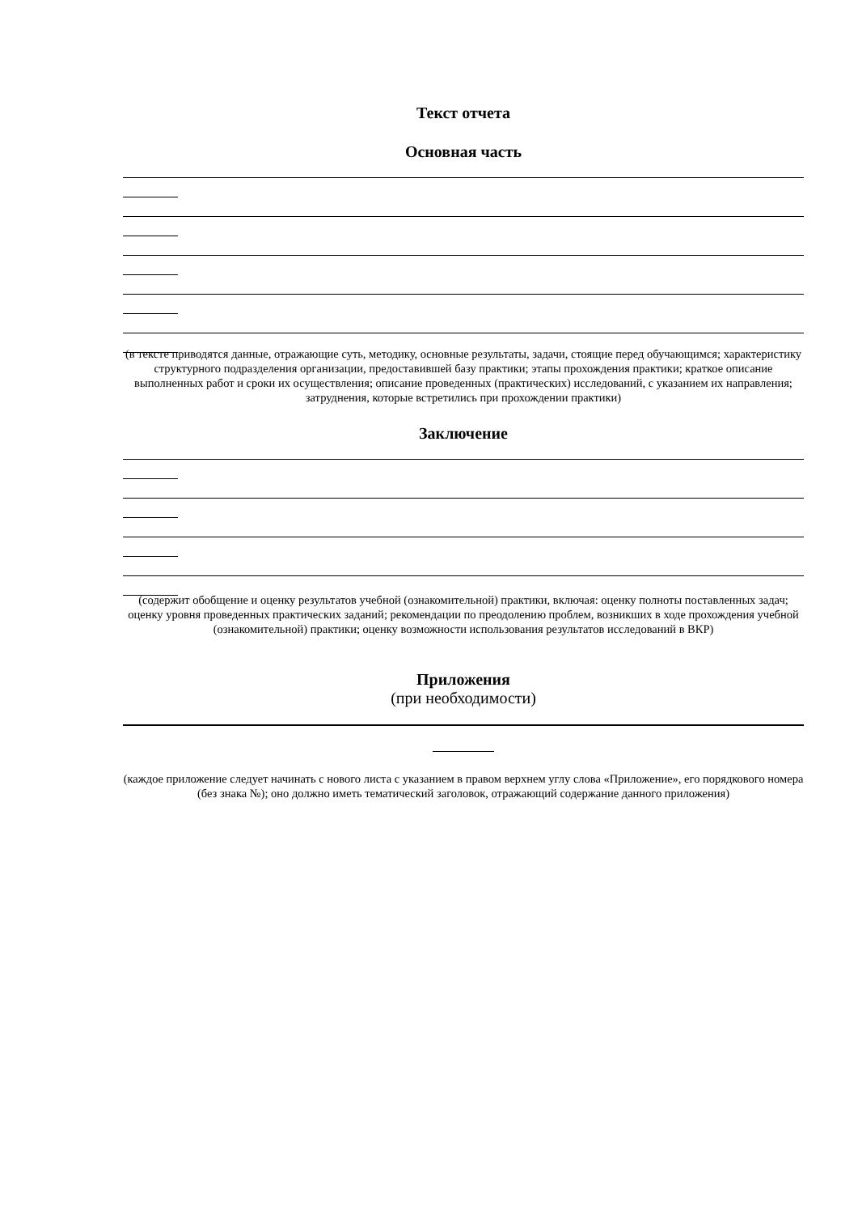Текст отчета
Основная часть
(в тексте приводятся данные, отражающие суть, методику, основные результаты, задачи, стоящие перед обучающимся; характеристику структурного подразделения организации, предоставившей базу практики; этапы прохождения практики; краткое описание выполненных работ и сроки их осуществления; описание проведенных (практических) исследований, с указанием их направления; затруднения, которые встретились при прохождении практики)
Заключение
(содержит обобщение и оценку результатов учебной (ознакомительной) практики, включая: оценку полноты поставленных задач; оценку уровня проведенных практических заданий; рекомендации по преодолению проблем, возникших в ходе прохождения учебной (ознакомительной) практики; оценку возможности использования результатов исследований в ВКР)
Приложения
(при необходимости)
(каждое приложение следует начинать с нового листа с указанием в правом верхнем углу слова «Приложение», его порядкового номера (без знака №); оно должно иметь тематический заголовок, отражающий содержание данного приложения)